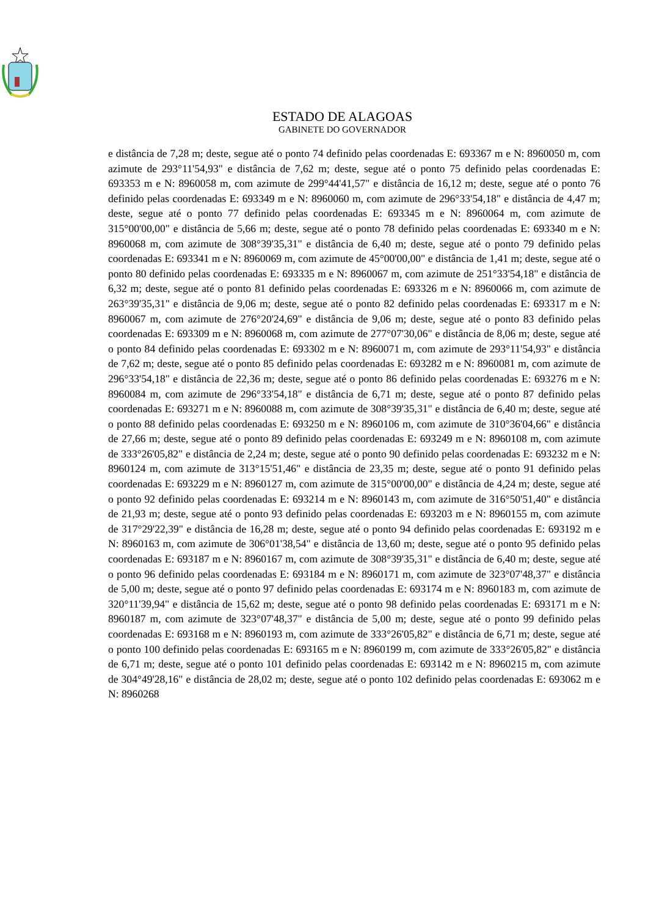ESTADO DE ALAGOAS
GABINETE DO GOVERNADOR
e distância de 7,28 m; deste, segue até o ponto 74 definido pelas coordenadas E: 693367 m e N: 8960050 m, com azimute de 293°11'54,93" e distância de 7,62 m; deste, segue até o ponto 75 definido pelas coordenadas E: 693353 m e N: 8960058 m, com azimute de 299°44'41,57" e distância de 16,12 m; deste, segue até o ponto 76 definido pelas coordenadas E: 693349 m e N: 8960060 m, com azimute de 296°33'54,18" e distância de 4,47 m; deste, segue até o ponto 77 definido pelas coordenadas E: 693345 m e N: 8960064 m, com azimute de 315°00'00,00" e distância de 5,66 m; deste, segue até o ponto 78 definido pelas coordenadas E: 693340 m e N: 8960068 m, com azimute de 308°39'35,31" e distância de 6,40 m; deste, segue até o ponto 79 definido pelas coordenadas E: 693341 m e N: 8960069 m, com azimute de 45°00'00,00" e distância de 1,41 m; deste, segue até o ponto 80 definido pelas coordenadas E: 693335 m e N: 8960067 m, com azimute de 251°33'54,18" e distância de 6,32 m; deste, segue até o ponto 81 definido pelas coordenadas E: 693326 m e N: 8960066 m, com azimute de 263°39'35,31" e distância de 9,06 m; deste, segue até o ponto 82 definido pelas coordenadas E: 693317 m e N: 8960067 m, com azimute de 276°20'24,69" e distância de 9,06 m; deste, segue até o ponto 83 definido pelas coordenadas E: 693309 m e N: 8960068 m, com azimute de 277°07'30,06" e distância de 8,06 m; deste, segue até o ponto 84 definido pelas coordenadas E: 693302 m e N: 8960071 m, com azimute de 293°11'54,93" e distância de 7,62 m; deste, segue até o ponto 85 definido pelas coordenadas E: 693282 m e N: 8960081 m, com azimute de 296°33'54,18" e distância de 22,36 m; deste, segue até o ponto 86 definido pelas coordenadas E: 693276 m e N: 8960084 m, com azimute de 296°33'54,18" e distância de 6,71 m; deste, segue até o ponto 87 definido pelas coordenadas E: 693271 m e N: 8960088 m, com azimute de 308°39'35,31" e distância de 6,40 m; deste, segue até o ponto 88 definido pelas coordenadas E: 693250 m e N: 8960106 m, com azimute de 310°36'04,66" e distância de 27,66 m; deste, segue até o ponto 89 definido pelas coordenadas E: 693249 m e N: 8960108 m, com azimute de 333°26'05,82" e distância de 2,24 m; deste, segue até o ponto 90 definido pelas coordenadas E: 693232 m e N: 8960124 m, com azimute de 313°15'51,46" e distância de 23,35 m; deste, segue até o ponto 91 definido pelas coordenadas E: 693229 m e N: 8960127 m, com azimute de 315°00'00,00" e distância de 4,24 m; deste, segue até o ponto 92 definido pelas coordenadas E: 693214 m e N: 8960143 m, com azimute de 316°50'51,40" e distância de 21,93 m; deste, segue até o ponto 93 definido pelas coordenadas E: 693203 m e N: 8960155 m, com azimute de 317°29'22,39" e distância de 16,28 m; deste, segue até o ponto 94 definido pelas coordenadas E: 693192 m e N: 8960163 m, com azimute de 306°01'38,54" e distância de 13,60 m; deste, segue até o ponto 95 definido pelas coordenadas E: 693187 m e N: 8960167 m, com azimute de 308°39'35,31" e distância de 6,40 m; deste, segue até o ponto 96 definido pelas coordenadas E: 693184 m e N: 8960171 m, com azimute de 323°07'48,37" e distância de 5,00 m; deste, segue até o ponto 97 definido pelas coordenadas E: 693174 m e N: 8960183 m, com azimute de 320°11'39,94" e distância de 15,62 m; deste, segue até o ponto 98 definido pelas coordenadas E: 693171 m e N: 8960187 m, com azimute de 323°07'48,37" e distância de 5,00 m; deste, segue até o ponto 99 definido pelas coordenadas E: 693168 m e N: 8960193 m, com azimute de 333°26'05,82" e distância de 6,71 m; deste, segue até o ponto 100 definido pelas coordenadas E: 693165 m e N: 8960199 m, com azimute de 333°26'05,82" e distância de 6,71 m; deste, segue até o ponto 101 definido pelas coordenadas E: 693142 m e N: 8960215 m, com azimute de 304°49'28,16" e distância de 28,02 m; deste, segue até o ponto 102 definido pelas coordenadas E: 693062 m e N: 8960268